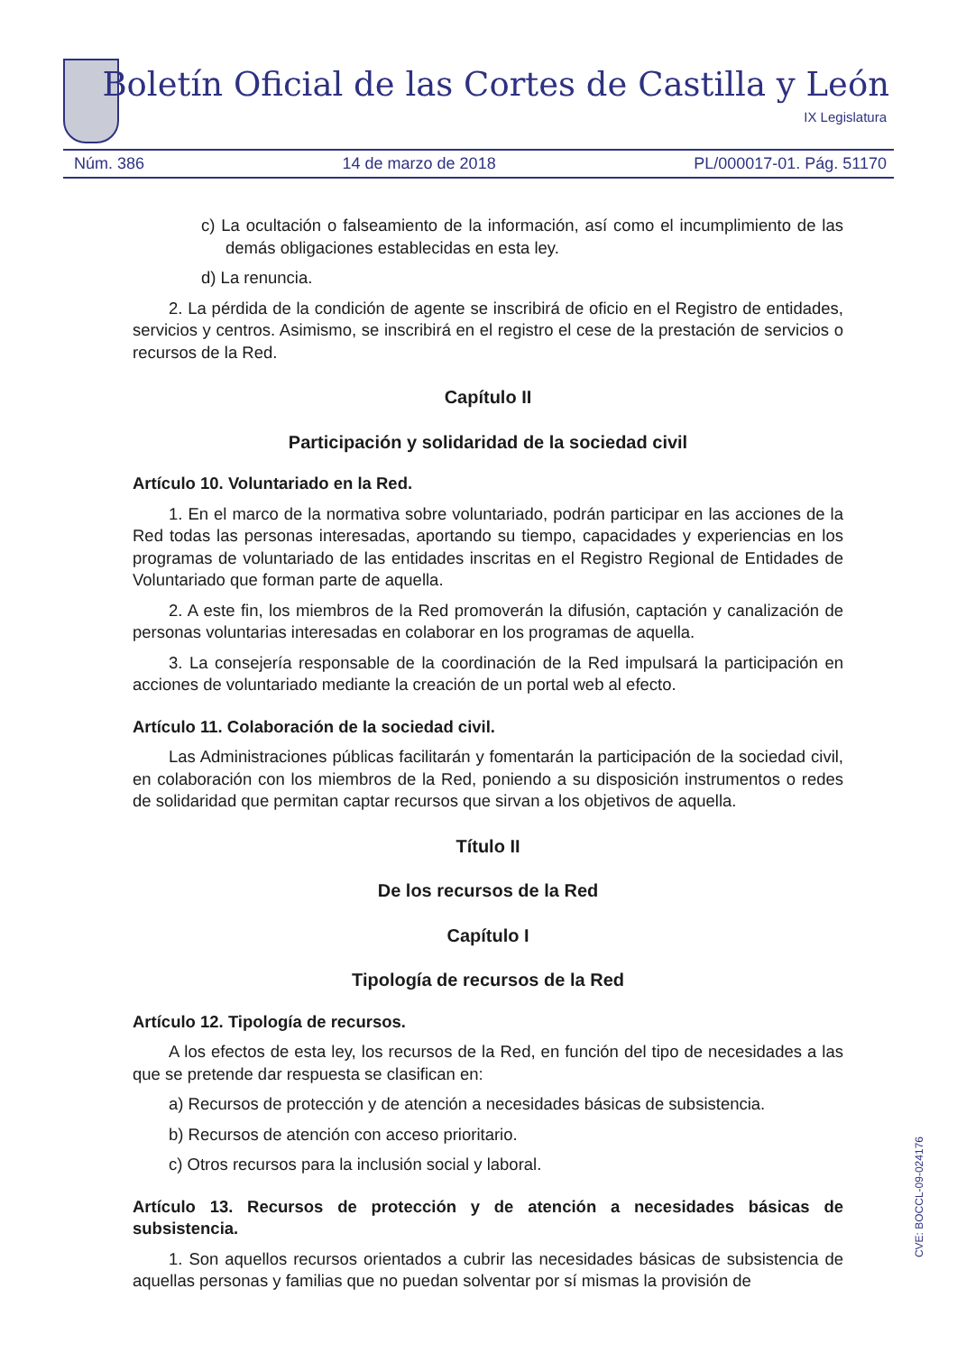Boletín Oficial de las Cortes de Castilla y León
IX Legislatura
Núm. 386 14 de marzo de 2018 PL/000017-01. Pág. 51170
c) La ocultación o falseamiento de la información, así como el incumplimiento de las demás obligaciones establecidas en esta ley.
d) La renuncia.
2. La pérdida de la condición de agente se inscribirá de oficio en el Registro de entidades, servicios y centros. Asimismo, se inscribirá en el registro el cese de la prestación de servicios o recursos de la Red.
Capítulo II
Participación y solidaridad de la sociedad civil
Artículo 10. Voluntariado en la Red.
1. En el marco de la normativa sobre voluntariado, podrán participar en las acciones de la Red todas las personas interesadas, aportando su tiempo, capacidades y experiencias en los programas de voluntariado de las entidades inscritas en el Registro Regional de Entidades de Voluntariado que forman parte de aquella.
2. A este fin, los miembros de la Red promoverán la difusión, captación y canalización de personas voluntarias interesadas en colaborar en los programas de aquella.
3. La consejería responsable de la coordinación de la Red impulsará la participación en acciones de voluntariado mediante la creación de un portal web al efecto.
Artículo 11. Colaboración de la sociedad civil.
Las Administraciones públicas facilitarán y fomentarán la participación de la sociedad civil, en colaboración con los miembros de la Red, poniendo a su disposición instrumentos o redes de solidaridad que permitan captar recursos que sirvan a los objetivos de aquella.
Título II
De los recursos de la Red
Capítulo I
Tipología de recursos de la Red
Artículo 12. Tipología de recursos.
A los efectos de esta ley, los recursos de la Red, en función del tipo de necesidades a las que se pretende dar respuesta se clasifican en:
a) Recursos de protección y de atención a necesidades básicas de subsistencia.
b) Recursos de atención con acceso prioritario.
c) Otros recursos para la inclusión social y laboral.
Artículo 13. Recursos de protección y de atención a necesidades básicas de subsistencia.
1. Son aquellos recursos orientados a cubrir las necesidades básicas de subsistencia de aquellas personas y familias que no puedan solventar por sí mismas la provisión de
CVE: BOCCL-09-024176